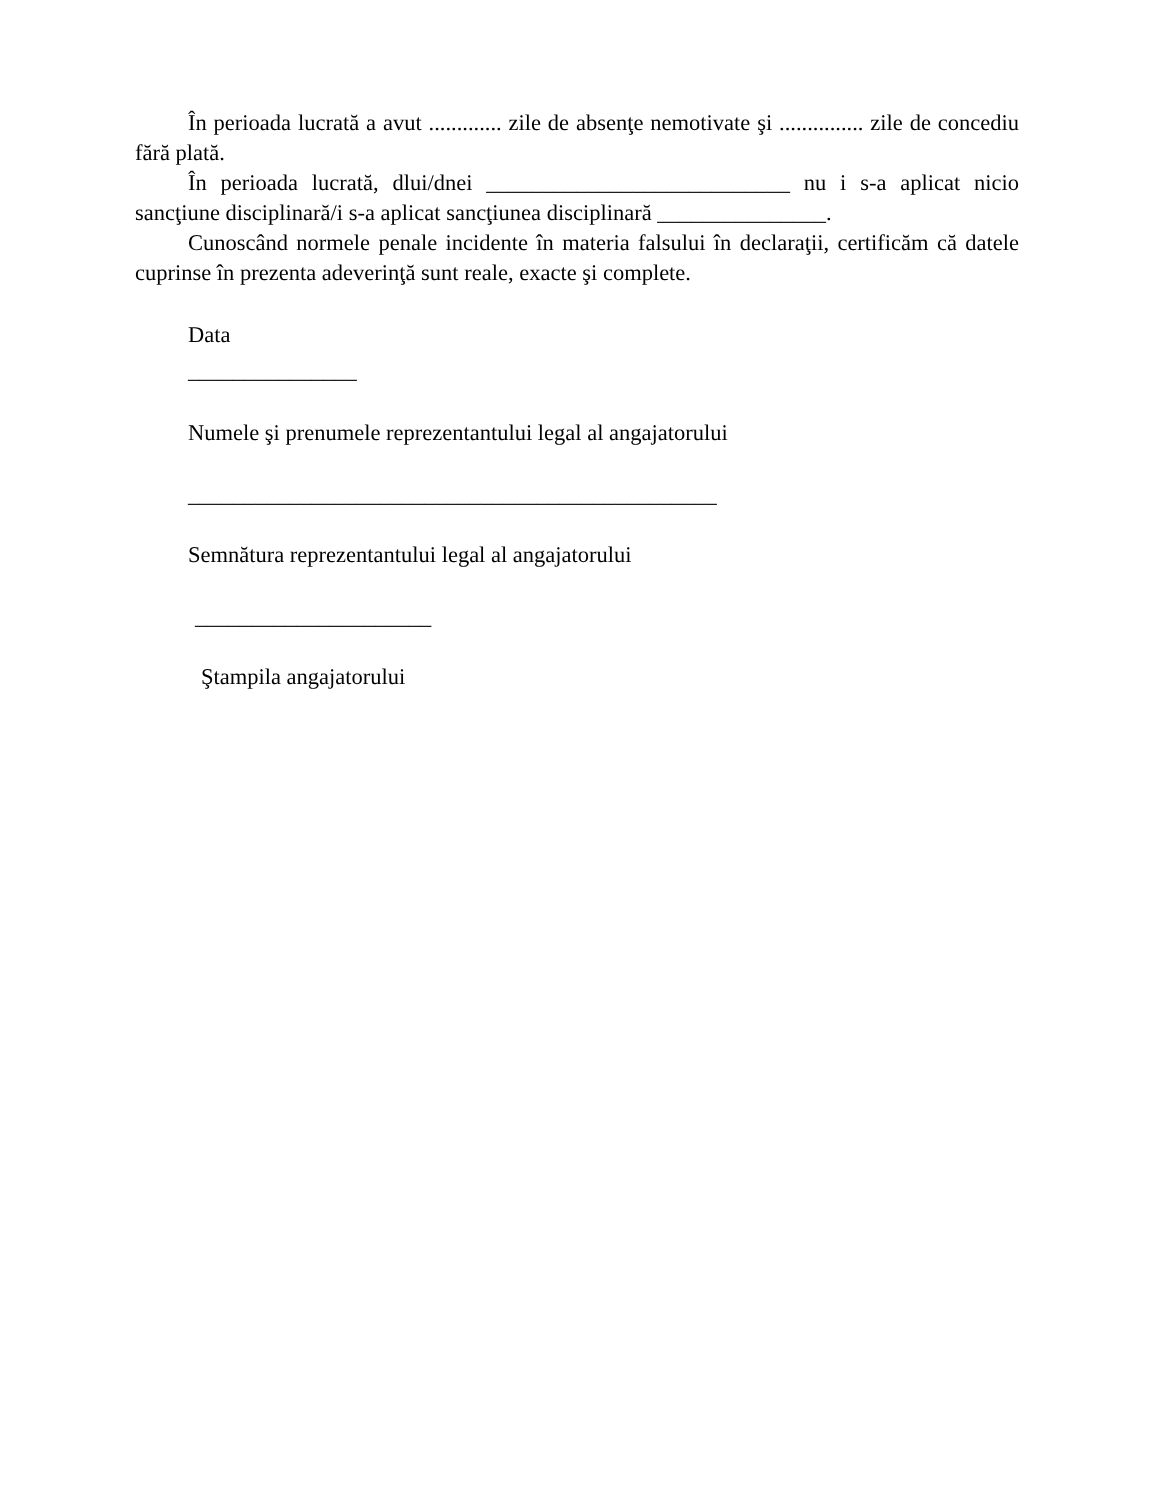În perioada lucrată a avut ............. zile de absenţe nemotivate şi ............... zile de concediu fără plată.
În perioada lucrată, dlui/dnei ___________________________ nu i s-a aplicat nicio sancţiune disciplinară/i s-a aplicat sancţiunea disciplinară _______________.
Cunoscând normele penale incidente în materia falsului în declaraţii, certificăm că datele cuprinse în prezenta adeverinţă sunt reale, exacte şi complete.
Data
_______________
Numele şi prenumele reprezentantului legal al angajatorului
_______________________________________________
Semnătura reprezentantului legal al angajatorului
_____________________
Ştampila angajatorului